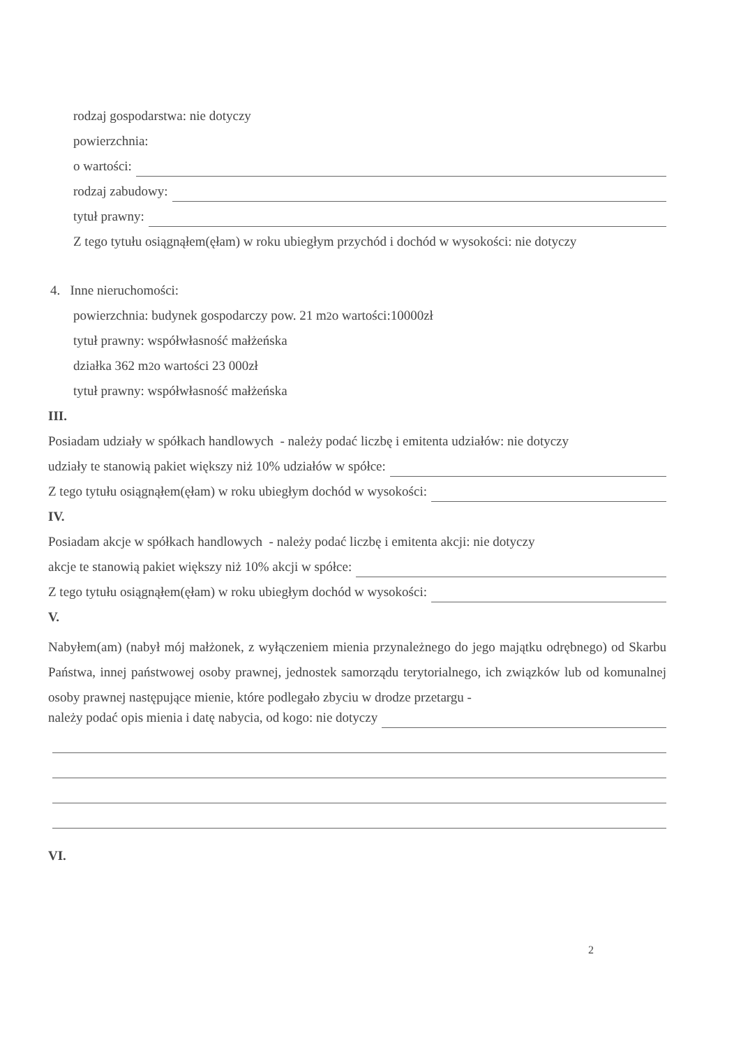rodzaj gospodarstwa: nie dotyczy
powierzchnia:
o wartości:
rodzaj zabudowy:
tytuł prawny:
Z tego tytułu osiągnąłem(ęłam) w roku ubiegłym przychód i dochód w wysokości: nie dotyczy
4. Inne nieruchomości:
powierzchnia: budynek gospodarczy pow. 21 m<sup>2</sup> o wartości:10000zł
tytuł prawny: współwłasność małżeńska
działka 362 m<sup>2</sup> o wartości 23 000zł
tytuł prawny: współwłasność małżeńska
III.
Posiadam udziały w spółkach handlowych - należy podać liczbę i emitenta udziałów: nie dotyczy
udziały te stanowią pakiet większy niż 10% udziałów w spółce:
Z tego tytułu osiągnąłem(ęłam) w roku ubiegłym dochód w wysokości:
IV.
Posiadam akcje w spółkach handlowych - należy podać liczbę i emitenta akcji: nie dotyczy
akcje te stanowią pakiet większy niż 10% akcji w spółce:
Z tego tytułu osiągnąłem(ęłam) w roku ubiegłym dochód w wysokości:
V.
Nabyłem(am) (nabył mój małżonek, z wyłączeniem mienia przynależnego do jego majątku odrębnego) od Skarbu Państwa, innej państwowej osoby prawnej, jednostek samorządu terytorialnego, ich związków lub od komunalnej osoby prawnej następujące mienie, które podlegało zbyciu w drodze przetargu -
należy podać opis mienia i datę nabycia, od kogo: nie dotyczy
VI.
2